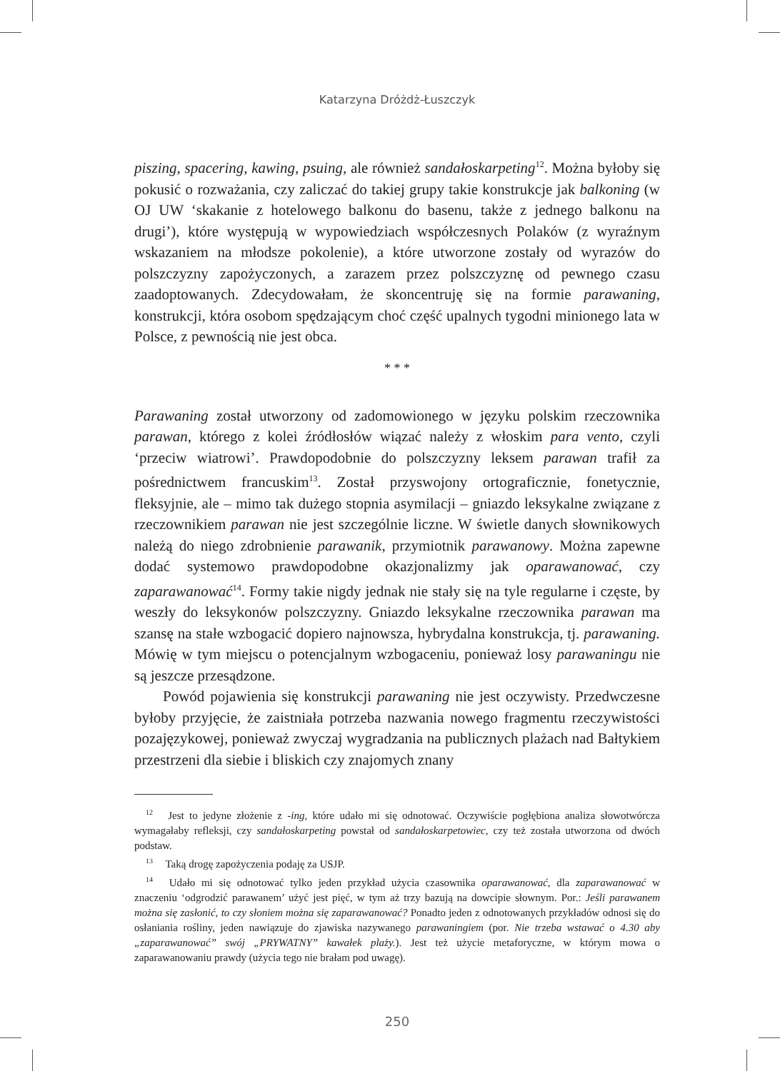Katarzyna Dróżdż-Łuszczyk
piszing, spacering, kawing, psuing, ale również sandałoskarpeting<sup>12</sup>. Można byłoby się pokusić o rozważania, czy zaliczać do takiej grupy takie konstrukcje jak balkoning (w OJ UW ‘skakanie z hotelowego balkonu do basenu, także z jednego balkonu na drugi’), które występują w wypowiedziach współczesnych Polaków (z wyraźnym wskazaniem na młodsze pokolenie), a które utworzone zostały od wyrazów do polszczyzny zapożyczonych, a zarazem przez polszczyznę od pewnego czasu zaadoptowanych. Zdecydowałam, że skoncentruję się na formie parawaning, konstrukcji, która osobom spędzającym choć część upalnych tygodni minionego lata w Polsce, z pewnością nie jest obca.
* * *
Parawaning został utworzony od zadomowionego w języku polskim rzeczownika parawan, którego z kolei źródłosłów wiązać należy z włoskim para vento, czyli ‘przeciw wiatrowi’. Prawdopodobnie do polszczyzny leksem parawan trafił za pośrednictwem francuskim<sup>13</sup>. Został przyswojony ortograficznie, fonetycznie, fleksyjnie, ale – mimo tak dużego stopnia asymilacji – gniazdo leksykalne związane z rzeczownikiem parawan nie jest szczególnie liczne. W świetle danych słownikowych należą do niego zdrobnienie parawanik, przymiotnik parawanowy. Można zapewne dodać systemowo prawdopodobne okazjonalizmy jak oparawanować, czy zaparawanować<sup>14</sup>. Formy takie nigdy jednak nie stały się na tyle regularne i częste, by weszły do leksykonów polszczyzny. Gniazdo leksykalne rzeczownika parawan ma szansę na stałe wzbogacić dopiero najnowsza, hybrydalna konstrukcja, tj. parawaning. Mówię w tym miejscu o potencjalnym wzbogaceniu, ponieważ losy parawaningu nie są jeszcze przesądzone.
Powód pojawienia się konstrukcji parawaning nie jest oczywisty. Przedwczesne byłoby przyjęcie, że zaistniała potrzeba nazwania nowego fragmentu rzeczywistości pozajęzykowej, ponieważ zwyczaj wygradzania na publicznych plażach nad Bałtykiem przestrzeni dla siebie i bliskich czy znajomych znany
<sup>12</sup> Jest to jedyne złożenie z -ing, które udało mi się odnotować. Oczywiście pogłębiona analiza słowotwórcza wymagałaby refleksji, czy sandałoskarpeting powstał od sandałoskarpetowiec, czy też została utworzona od dwóch podstaw.
<sup>13</sup> Taką drogę zapożyczenia podaję za USJP.
<sup>14</sup> Udało mi się odnotować tylko jeden przykład użycia czasownika oparawanować, dla zaparawanować w znaczeniu ‘odgrodzić parawanem’ użyć jest pięć, w tym aż trzy bazują na dowcipie słownym. Por.: Jeśli parawanem można się zasłonić, to czy słoniem można się zaparawanować? Ponadto jeden z odnotowanych przykładów odnosi się do osłaniania rośliny, jeden nawiązuje do zjawiska nazywanego parawaningiem (por. Nie trzeba wstawać o 4.30 aby „zaparawanować” swój „PRYWATNY” kawałek plaży.). Jest też użycie metaforyczne, w którym mowa o zaparawanowaniu prawdy (użycia tego nie brałam pod uwagę).
250